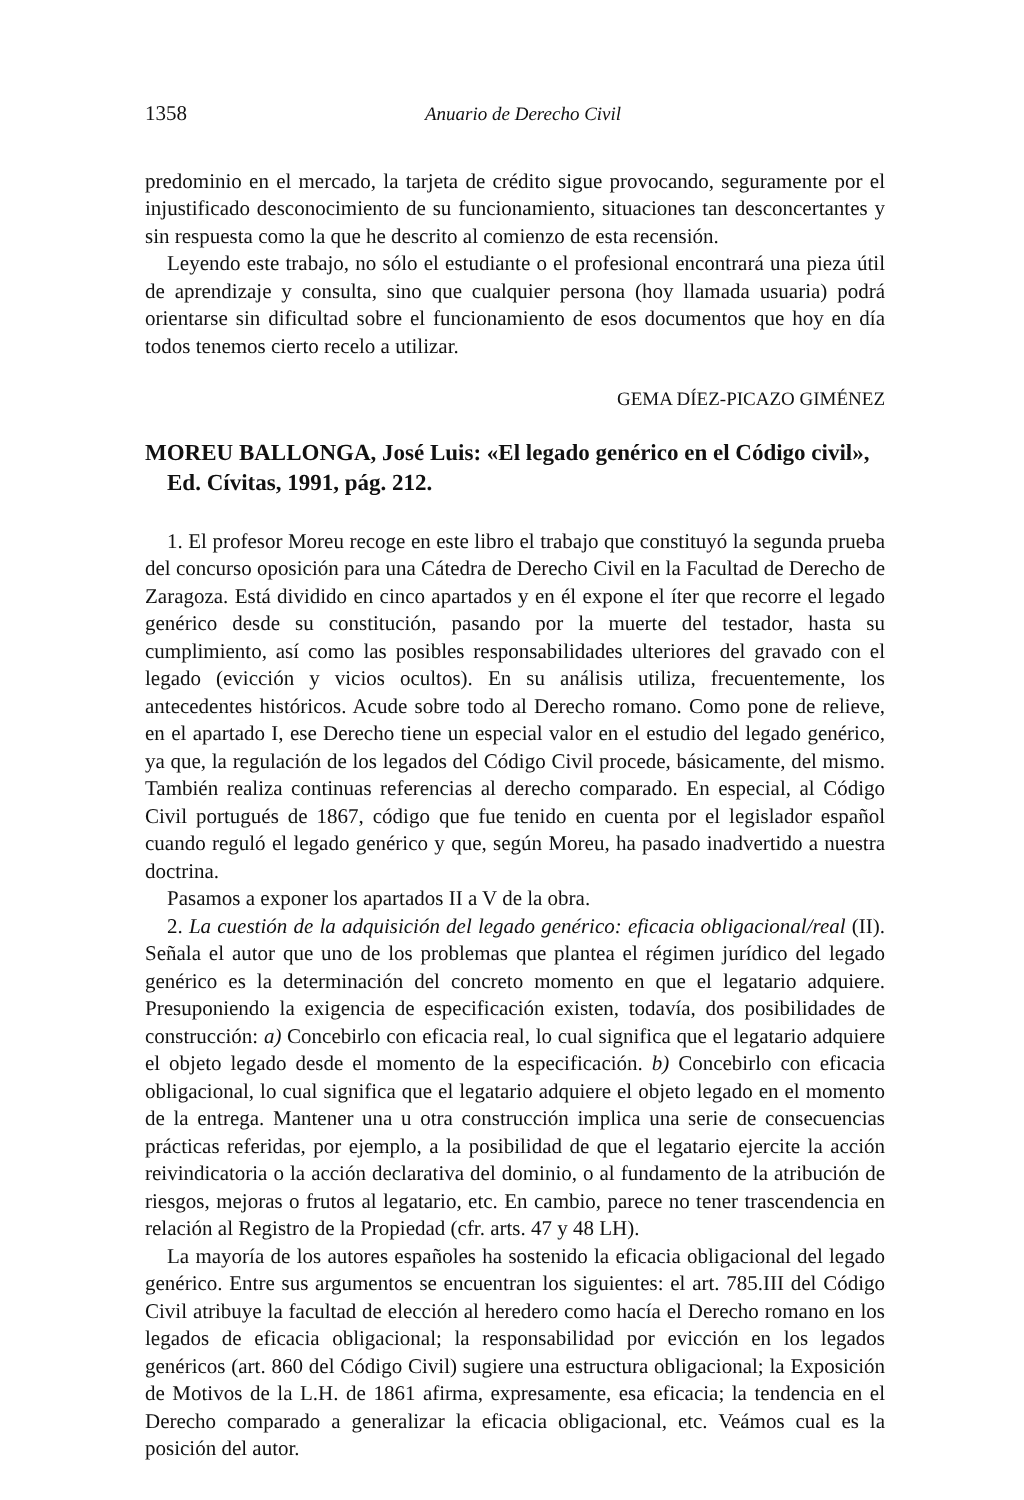1358 Anuario de Derecho Civil
predominio en el mercado, la tarjeta de crédito sigue provocando, seguramente por el injustificado desconocimiento de su funcionamiento, situaciones tan desconcertantes y sin respuesta como la que he descrito al comienzo de esta recensión.
Leyendo este trabajo, no sólo el estudiante o el profesional encontrará una pieza útil de aprendizaje y consulta, sino que cualquier persona (hoy llamada usuaria) podrá orientarse sin dificultad sobre el funcionamiento de esos documentos que hoy en día todos tenemos cierto recelo a utilizar.
GEMA DÍEZ-PICAZO GIMÉNEZ
MOREU BALLONGA, José Luis: «El legado genérico en el Código civil», Ed. Cívitas, 1991, pág. 212.
1. El profesor Moreu recoge en este libro el trabajo que constituyó la segunda prueba del concurso oposición para una Cátedra de Derecho Civil en la Facultad de Derecho de Zaragoza. Está dividido en cinco apartados y en él expone el íter que recorre el legado genérico desde su constitución, pasando por la muerte del testador, hasta su cumplimiento, así como las posibles responsabilidades ulteriores del gravado con el legado (evicción y vicios ocultos). En su análisis utiliza, frecuentemente, los antecedentes históricos. Acude sobre todo al Derecho romano. Como pone de relieve, en el apartado I, ese Derecho tiene un especial valor en el estudio del legado genérico, ya que, la regulación de los legados del Código Civil procede, básicamente, del mismo. También realiza continuas referencias al derecho comparado. En especial, al Código Civil portugués de 1867, código que fue tenido en cuenta por el legislador español cuando reguló el legado genérico y que, según Moreu, ha pasado inadvertido a nuestra doctrina.
Pasamos a exponer los apartados II a V de la obra.
2. La cuestión de la adquisición del legado genérico: eficacia obligacional/real (II). Señala el autor que uno de los problemas que plantea el régimen jurídico del legado genérico es la determinación del concreto momento en que el legatario adquiere. Presuponiendo la exigencia de especificación existen, todavía, dos posibilidades de construcción: a) Concebirlo con eficacia real, lo cual significa que el legatario adquiere el objeto legado desde el momento de la especificación. b) Concebirlo con eficacia obligacional, lo cual significa que el legatario adquiere el objeto legado en el momento de la entrega. Mantener una u otra construcción implica una serie de consecuencias prácticas referidas, por ejemplo, a la posibilidad de que el legatario ejercite la acción reivindicatoria o la acción declarativa del dominio, o al fundamento de la atribución de riesgos, mejoras o frutos al legatario, etc. En cambio, parece no tener trascendencia en relación al Registro de la Propiedad (cfr. arts. 47 y 48 LH).
La mayoría de los autores españoles ha sostenido la eficacia obligacional del legado genérico. Entre sus argumentos se encuentran los siguientes: el art. 785.III del Código Civil atribuye la facultad de elección al heredero como hacía el Derecho romano en los legados de eficacia obligacional; la responsabilidad por evicción en los legados genéricos (art. 860 del Código Civil) sugiere una estructura obligacional; la Exposición de Motivos de la L.H. de 1861 afirma, expresamente, esa eficacia; la tendencia en el Derecho comparado a generalizar la eficacia obligacional, etc. Veámos cual es la posición del autor.